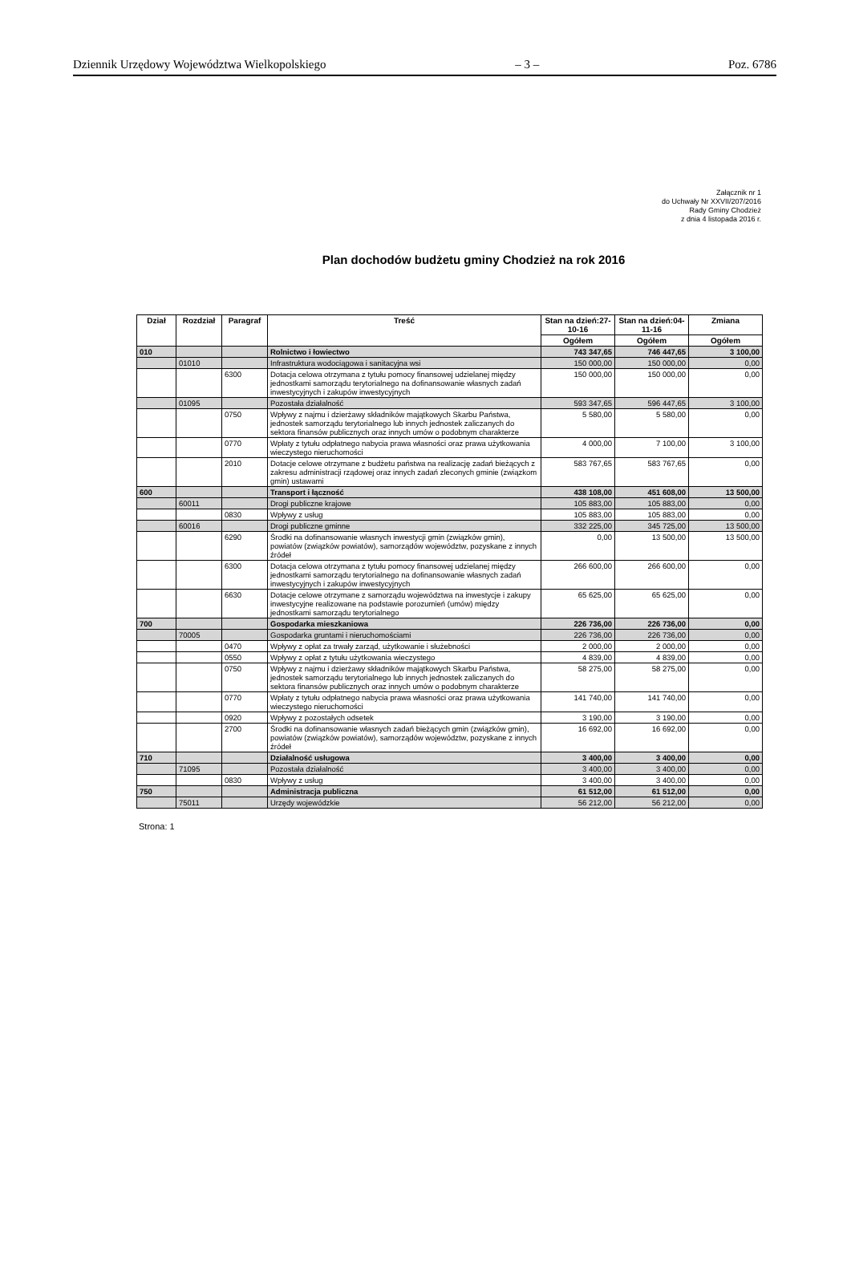Dziennik Urzędowy Województwa Wielkopolskiego – 3 – Poz. 6786
Załącznik nr 1
do Uchwały Nr XXVII/207/2016
Rady Gminy Chodzież
z dnia 4 listopada 2016 r.
Plan dochodów budżetu gminy Chodzież na rok 2016
| Dział | Rozdział | Paragraf | Treść | Stan na dzień:27-10-16 | Stan na dzień:04-11-16 | Zmiana |
| --- | --- | --- | --- | --- | --- | --- |
| | | | | Ogółem | Ogółem | Ogółem |
| 010 | | | Rolnictwo i łowiectwo | 743 347,65 | 746 447,65 | 3 100,00 |
| | 01010 | | Infrastruktura wodociągowa i sanitacyjna wsi | 150 000,00 | 150 000,00 | 0,00 |
| | | 6300 | Dotacja celowa otrzymana z tytułu pomocy finansowej udzielanej między jednostkami samorządu terytorialnego na dofinansowanie własnych zadań inwestycyjnych i zakupów inwestycyjnych | 150 000,00 | 150 000,00 | 0,00 |
| | 01095 | | Pozostała działalność | 593 347,65 | 596 447,65 | 3 100,00 |
| | | 0750 | Wpływy z najmu i dzierżawy składników majątkowych Skarbu Państwa, jednostek samorządu terytorialnego lub innych jednostek zaliczanych do sektora finansów publicznych oraz innych umów o podobnym charakterze | 5 580,00 | 5 580,00 | 0,00 |
| | | 0770 | Wpłaty z tytułu odpłatnego nabycia prawa własności oraz prawa użytkowania wieczystego nieruchomości | 4 000,00 | 7 100,00 | 3 100,00 |
| | | 2010 | Dotacje celowe otrzymane z budżetu państwa na realizację zadań bieżących z zakresu administracji rządowej oraz innych zadań zleconych gminie (związkom gmin) ustawami | 583 767,65 | 583 767,65 | 0,00 |
| 600 | | | Transport i łączność | 438 108,00 | 451 608,00 | 13 500,00 |
| | 60011 | | Drogi publiczne krajowe | 105 883,00 | 105 883,00 | 0,00 |
| | | 0830 | Wpływy z usług | 105 883,00 | 105 883,00 | 0,00 |
| | 60016 | | Drogi publiczne gminne | 332 225,00 | 345 725,00 | 13 500,00 |
| | | 6290 | Środki na dofinansowanie własnych inwestycji gmin (związków gmin), powiatów (związków powiatów), samorządów województw, pozyskane z innych źródeł | 0,00 | 13 500,00 | 13 500,00 |
| | | 6300 | Dotacja celowa otrzymana z tytułu pomocy finansowej udzielanej między jednostkami samorządu terytorialnego na dofinansowanie własnych zadań inwestycyjnych i zakupów inwestycyjnych | 266 600,00 | 266 600,00 | 0,00 |
| | | 6630 | Dotacje celowe otrzymane z samorządu województwa na inwestycje i zakupy inwestycyjne realizowane na podstawie porozumień (umów) między jednostkami samorządu terytorialnego | 65 625,00 | 65 625,00 | 0,00 |
| 700 | | | Gospodarka mieszkaniowa | 226 736,00 | 226 736,00 | 0,00 |
| | 70005 | | Gospodarka gruntami i nieruchomościami | 226 736,00 | 226 736,00 | 0,00 |
| | | 0470 | Wpływy z opłat za trwały zarząd, użytkowanie i służebności | 2 000,00 | 2 000,00 | 0,00 |
| | | 0550 | Wpływy z opłat z tytułu użytkowania wieczystego | 4 839,00 | 4 839,00 | 0,00 |
| | | 0750 | Wpływy z najmu i dzierżawy składników majątkowych Skarbu Państwa, jednostek samorządu terytorialnego lub innych jednostek zaliczanych do sektora finansów publicznych oraz innych umów o podobnym charakterze | 58 275,00 | 58 275,00 | 0,00 |
| | | 0770 | Wpłaty z tytułu odpłatnego nabycia prawa własności oraz prawa użytkowania wieczystego nieruchomości | 141 740,00 | 141 740,00 | 0,00 |
| | | 0920 | Wpływy z pozostałych odsetek | 3 190,00 | 3 190,00 | 0,00 |
| | | 2700 | Środki na dofinansowanie własnych zadań bieżących gmin (związków gmin), powiatów (związków powiatów), samorządów województw, pozyskane z innych źródeł | 16 692,00 | 16 692,00 | 0,00 |
| 710 | | | Działalność usługowa | 3 400,00 | 3 400,00 | 0,00 |
| | 71095 | | Pozostała działalność | 3 400,00 | 3 400,00 | 0,00 |
| | | 0830 | Wpływy z usług | 3 400,00 | 3 400,00 | 0,00 |
| 750 | | | Administracja publiczna | 61 512,00 | 61 512,00 | 0,00 |
| | 75011 | | Urzędy wojewódzkie | 56 212,00 | 56 212,00 | 0,00 |
Strona: 1